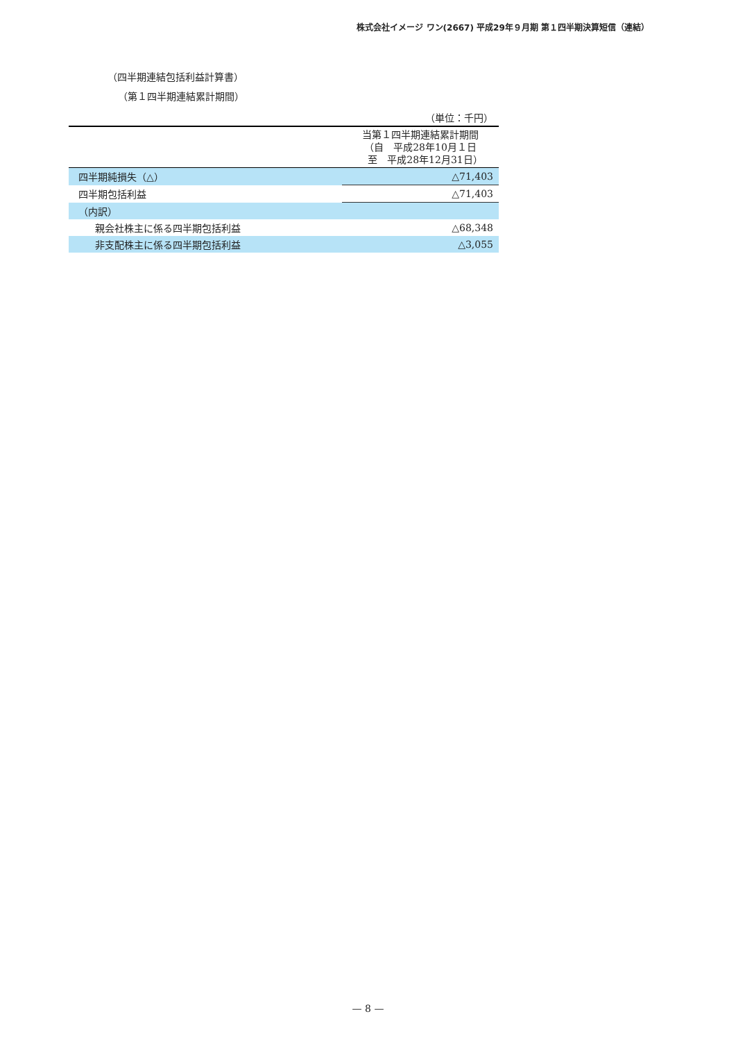株式会社イメージ ワン(2667) 平成29年９月期 第１四半期決算短信（連結）
（四半期連結包括利益計算書）
（第１四半期連結累計期間）
| | （単位：千円） |
| | 当第１四半期連結累計期間 （自 平成28年10月１日 至 平成28年12月31日） |
| 四半期純損失（△） | △71,403 |
| 四半期包括利益 | △71,403 |
| （内訳） | |
| 親会社株主に係る四半期包括利益 | △68,348 |
| 非支配株主に係る四半期包括利益 | △3,055 |
— 8 —